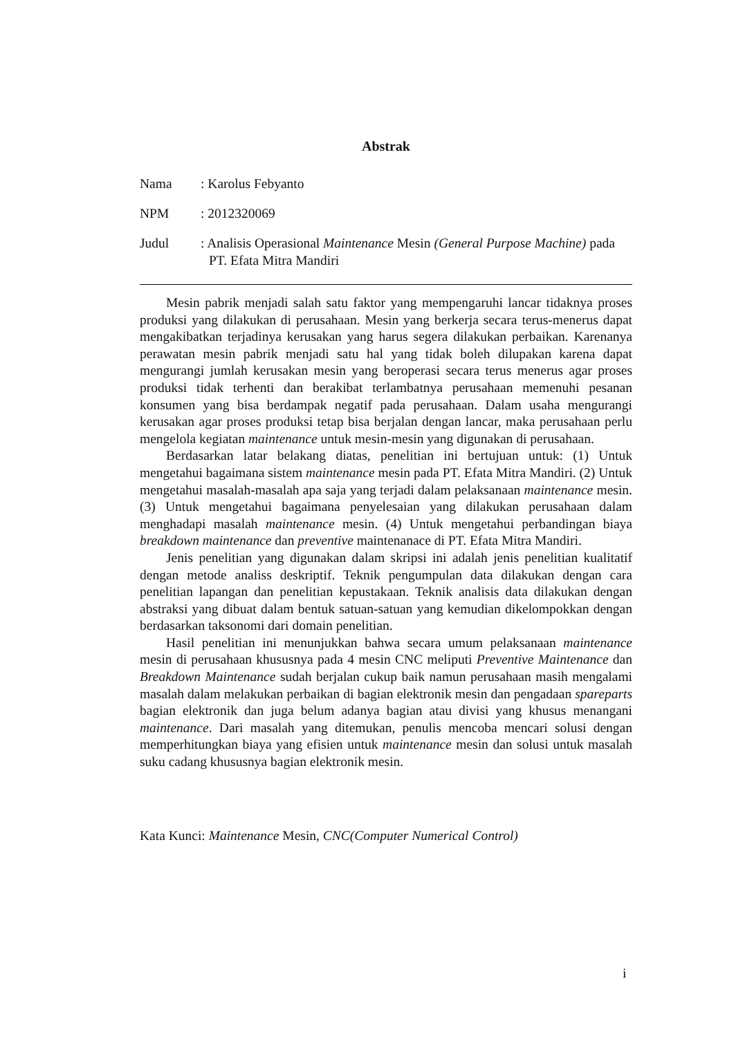Abstrak
Nama : Karolus Febyanto
NPM : 2012320069
Judul : Analisis Operasional Maintenance Mesin (General Purpose Machine) pada PT. Efata Mitra Mandiri
Mesin pabrik menjadi salah satu faktor yang mempengaruhi lancar tidaknya proses produksi yang dilakukan di perusahaan. Mesin yang berkerja secara terus-menerus dapat mengakibatkan terjadinya kerusakan yang harus segera dilakukan perbaikan. Karenanya perawatan mesin pabrik menjadi satu hal yang tidak boleh dilupakan karena dapat mengurangi jumlah kerusakan mesin yang beroperasi secara terus menerus agar proses produksi tidak terhenti dan berakibat terlambatnya perusahaan memenuhi pesanan konsumen yang bisa berdampak negatif pada perusahaan. Dalam usaha mengurangi kerusakan agar proses produksi tetap bisa berjalan dengan lancar, maka perusahaan perlu mengelola kegiatan maintenance untuk mesin-mesin yang digunakan di perusahaan.
Berdasarkan latar belakang diatas, penelitian ini bertujuan untuk: (1) Untuk mengetahui bagaimana sistem maintenance mesin pada PT. Efata Mitra Mandiri. (2) Untuk mengetahui masalah-masalah apa saja yang terjadi dalam pelaksanaan maintenance mesin. (3) Untuk mengetahui bagaimana penyelesaian yang dilakukan perusahaan dalam menghadapi masalah maintenance mesin. (4) Untuk mengetahui perbandingan biaya breakdown maintenance dan preventive maintenanace di PT. Efata Mitra Mandiri.
Jenis penelitian yang digunakan dalam skripsi ini adalah jenis penelitian kualitatif dengan metode analiss deskriptif. Teknik pengumpulan data dilakukan dengan cara penelitian lapangan dan penelitian kepustakaan. Teknik analisis data dilakukan dengan abstraksi yang dibuat dalam bentuk satuan-satuan yang kemudian dikelompokkan dengan berdasarkan taksonomi dari domain penelitian.
Hasil penelitian ini menunjukkan bahwa secara umum pelaksanaan maintenance mesin di perusahaan khususnya pada 4 mesin CNC meliputi Preventive Maintenance dan Breakdown Maintenance sudah berjalan cukup baik namun perusahaan masih mengalami masalah dalam melakukan perbaikan di bagian elektronik mesin dan pengadaan spareparts bagian elektronik dan juga belum adanya bagian atau divisi yang khusus menangani maintenance. Dari masalah yang ditemukan, penulis mencoba mencari solusi dengan memperhitungkan biaya yang efisien untuk maintenance mesin dan solusi untuk masalah suku cadang khususnya bagian elektronik mesin.
Kata Kunci: Maintenance Mesin, CNC(Computer Numerical Control)
i